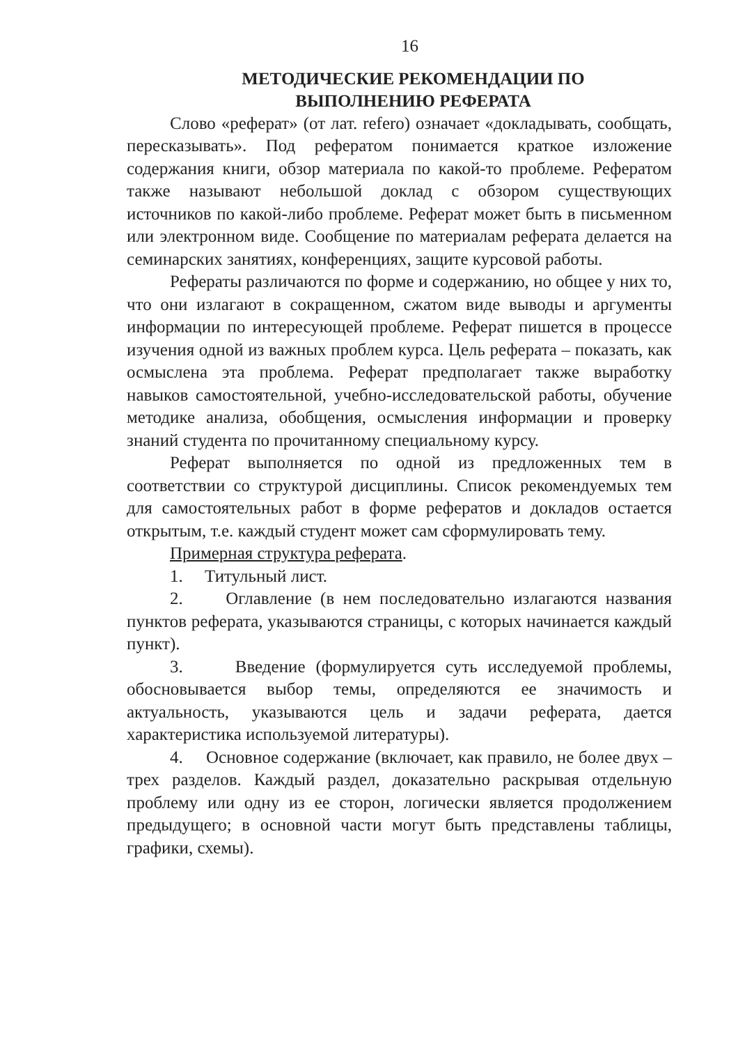16
МЕТОДИЧЕСКИЕ РЕКОМЕНДАЦИИ ПО
ВЫПОЛНЕНИЮ РЕФЕРАТА
Слово «реферат» (от лат. refero) означает «докладывать, сообщать, пересказывать». Под рефератом понимается краткое изложение содержания книги, обзор материала по какой-то проблеме. Рефератом также называют небольшой доклад с обзором существующих источников по какой-либо проблеме. Реферат может быть в письменном или электронном виде. Сообщение по материалам реферата делается на семинарских занятиях, конференциях, защите курсовой работы.
Рефераты различаются по форме и содержанию, но общее у них то, что они излагают в сокращенном, сжатом виде выводы и аргументы информации по интересующей проблеме. Реферат пишется в процессе изучения одной из важных проблем курса. Цель реферата – показать, как осмыслена эта проблема. Реферат предполагает также выработку навыков самостоятельной, учебно-исследовательской работы, обучение методике анализа, обобщения, осмысления информации и проверку знаний студента по прочитанному специальному курсу.
Реферат выполняется по одной из предложенных тем в соответствии со структурой дисциплины. Список рекомендуемых тем для самостоятельных работ в форме рефератов и докладов остается открытым, т.е. каждый студент может сам сформулировать тему.
Примерная структура реферата.
1. Титульный лист.
2. Оглавление (в нем последовательно излагаются названия пунктов реферата, указываются страницы, с которых начинается каждый пункт).
3. Введение (формулируется суть исследуемой проблемы, обосновывается выбор темы, определяются ее значимость и актуальность, указываются цель и задачи реферата, дается характеристика используемой литературы).
4. Основное содержание (включает, как правило, не более двух – трех разделов. Каждый раздел, доказательно раскрывая отдельную проблему или одну из ее сторон, логически является продолжением предыдущего; в основной части могут быть представлены таблицы, графики, схемы).